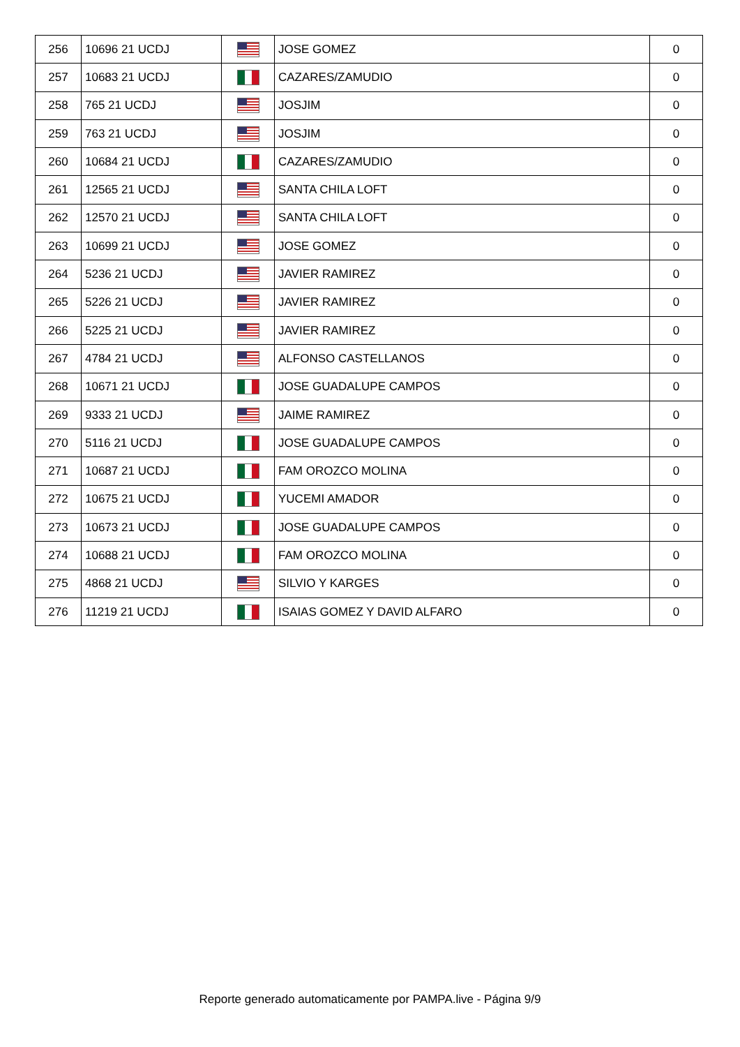| 256 | 10696 21 UCDJ | | JOSE GOMEZ | 0 |
| 257 | 10683 21 UCDJ | | CAZARES/ZAMUDIO | 0 |
| 258 | 765 21 UCDJ | | JOSJIM | 0 |
| 259 | 763 21 UCDJ | | JOSJIM | 0 |
| 260 | 10684 21 UCDJ | | CAZARES/ZAMUDIO | 0 |
| 261 | 12565 21 UCDJ | | SANTA CHILA LOFT | 0 |
| 262 | 12570 21 UCDJ | | SANTA CHILA LOFT | 0 |
| 263 | 10699 21 UCDJ | | JOSE GOMEZ | 0 |
| 264 | 5236 21 UCDJ | | JAVIER RAMIREZ | 0 |
| 265 | 5226 21 UCDJ | | JAVIER RAMIREZ | 0 |
| 266 | 5225 21 UCDJ | | JAVIER RAMIREZ | 0 |
| 267 | 4784 21 UCDJ | | ALFONSO CASTELLANOS | 0 |
| 268 | 10671 21 UCDJ | | JOSE GUADALUPE CAMPOS | 0 |
| 269 | 9333 21 UCDJ | | JAIME RAMIREZ | 0 |
| 270 | 5116 21 UCDJ | | JOSE GUADALUPE CAMPOS | 0 |
| 271 | 10687 21 UCDJ | | FAM OROZCO MOLINA | 0 |
| 272 | 10675 21 UCDJ | | YUCEMI AMADOR | 0 |
| 273 | 10673 21 UCDJ | | JOSE GUADALUPE CAMPOS | 0 |
| 274 | 10688 21 UCDJ | | FAM OROZCO MOLINA | 0 |
| 275 | 4868 21 UCDJ | | SILVIO Y KARGES | 0 |
| 276 | 11219 21 UCDJ | | ISAIAS GOMEZ Y DAVID ALFARO | 0 |
Reporte generado automaticamente por PAMPA.live - Página 9/9